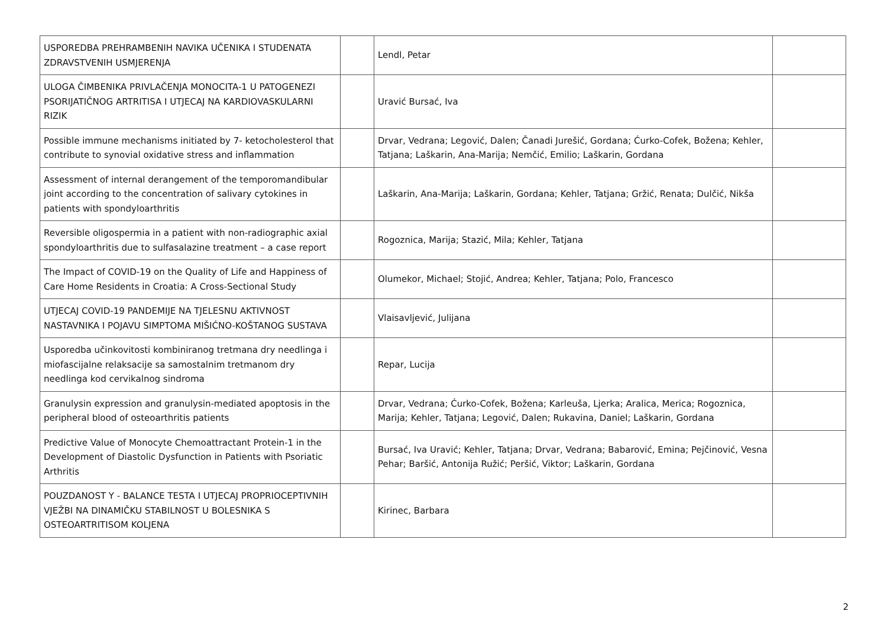| USPOREDBA PREHRAMBENIH NAVIKA UČENIKA I STUDENATA ZDRAVSTVENIH USMJERENJA | | Lendl, Petar | |
| ULOGA ČIMBENIKA PRIVLAČENJA MONOCITA-1 U PATOGENEZI PSORIJATIČNOG ARTRITISA I UTJECAJ NA KARDIOVASKULARNI RIZIK | | Uravić Bursać, Iva | |
| Possible immune mechanisms initiated by 7- ketocholesterol that contribute to synovial oxidative stress and inflammation | | Drvar, Vedrana; Legović, Dalen; Čanadi Jurešić, Gordana; Ćurko-Cofek, Božena; Kehler, Tatjana; Laškarin, Ana-Marija; Nemčić, Emilio; Laškarin, Gordana | |
| Assessment of internal derangement of the temporomandibular joint according to the concentration of salivary cytokines in patients with spondyloarthritis | | Laškarin, Ana-Marija; Laškarin, Gordana; Kehler, Tatjana; Gržić, Renata; Dulčić, Nikša | |
| Reversible oligospermia in a patient with non-radiographic axial spondyloarthritis due to sulfasalazine treatment – a case report | | Rogoznica, Marija; Stazić, Mila; Kehler, Tatjana | |
| The Impact of COVID-19 on the Quality of Life and Happiness of Care Home Residents in Croatia: A Cross-Sectional Study | | Olumekor, Michael; Stojić, Andrea; Kehler, Tatjana; Polo, Francesco | |
| UTJECAJ COVID-19 PANDEMIJE NA TJELESNU AKTIVNOST NASTAVNIKA I POJAVU SIMPTOMA MIŠIĆNO-KOŠTANOG SUSTAVA | | Vlaisavljević, Julijana | |
| Usporedba učinkovitosti kombiniranog tretmana dry needlinga i miofascijalne relaksacije sa samostalnim tretmanom dry needlinga kod cervikalnog sindroma | | Repar, Lucija | |
| Granulysin expression and granulysin-mediated apoptosis in the peripheral blood of osteoarthritis patients | | Drvar, Vedrana; Ćurko-Cofek, Božena; Karleuša, Ljerka; Aralica, Merica; Rogoznica, Marija; Kehler, Tatjana; Legović, Dalen; Rukavina, Daniel; Laškarin, Gordana | |
| Predictive Value of Monocyte Chemoattractant Protein-1 in the Development of Diastolic Dysfunction in Patients with Psoriatic Arthritis | | Bursać, Iva Uravić; Kehler, Tatjana; Drvar, Vedrana; Babarović, Emina; Pejčinović, Vesna Pehar; Baršić, Antonija Ružić; Peršić, Viktor; Laškarin, Gordana | |
| POUZDANOST Y - BALANCE TESTA I UTJECAJ PROPRIOCEPTIVNIH VJEŽBI NA DINAMIČKU STABILNOST U BOLESNIKA S OSTEOARTRITISOM KOLJENA | | Kirinec, Barbara | |
2